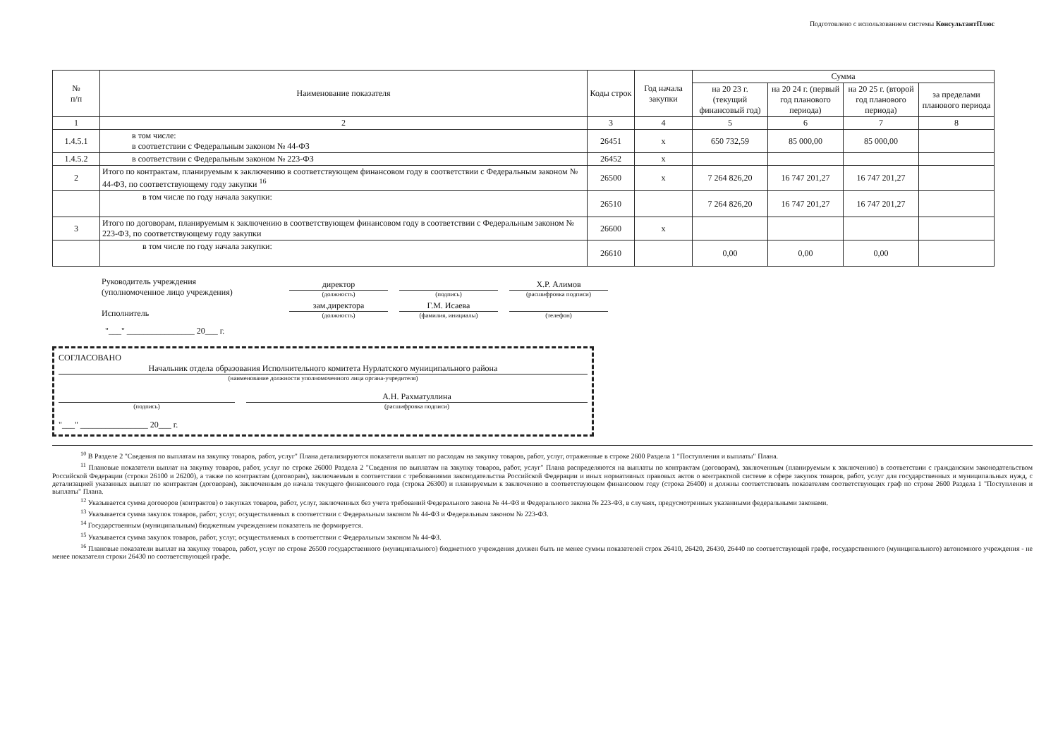Подготовлено с использованием системы КонсультантПлюс
| № п/п | Наименование показателя | Коды строк | Год начала закупки | Сумма | | | |
| --- | --- | --- | --- | --- | --- | --- | --- |
| | | | | на 20 23 г. (текущий финансовый год) | на 20 24 г. (первый год планового периода) | на 20 25 г. (второй год планового периода) | за пределами планового периода |
| 1 | 2 | 3 | 4 | 5 | 6 | 7 | 8 |
| 1.4.5.1 | в том числе: в соответствии с Федеральным законом № 44-ФЗ | 26451 | х | 650 732,59 | 85 000,00 | 85 000,00 | |
| 1.4.5.2 | в соответствии с Федеральным законом № 223-ФЗ | 26452 | х | | | | |
| 2 | Итого по контрактам, планируемым к заключению в соответствующем финансовом году в соответствии с Федеральным законом № 44-ФЗ, по соответствующему году закупки <sup>16</sup> | 26500 | х | 7 264 826,20 | 16 747 201,27 | 16 747 201,27 | |
| | в том числе по году начала закупки: | 26510 | | 7 264 826,20 | 16 747 201,27 | 16 747 201,27 | |
| 3 | Итого по договорам, планируемым к заключению в соответствующем финансовом году в соответствии с Федеральным законом № 223-ФЗ, по соответствующему году закупки | 26600 | х | | | | |
| | в том числе по году начала закупки: | 26610 | | 0,00 | 0,00 | 0,00 | |
Руководитель учреждения
(уполномоченное лицо учреждения)
директор
(должность)
(подпись)
Х.Р. Алимов
(расшифровка подписи)
Исполнитель
зам.директора
(должность)
Г.М. Исаева
(фамилия, инициалы)
(телефон)
"___" ________________ 20___ г.
СОГЛАСОВАНО
Начальник отдела образования Исполнительного комитета Нурлатского муниципального района
(наименование должности уполномоченного лица органа-учредителя)
(подпись)
А.Н. Рахматуллина
(расшифровка подписи)
"___" ________________ 20___ г.
<sup>10</sup> В Разделе 2 "Сведения по выплатам на закупку товаров, работ, услуг" Плана детализируются показатели выплат по расходам на закупку товаров, работ, услуг, отраженные в строке 2600 Раздела 1 "Поступления и выплаты" Плана.
<sup>11</sup> Плановые показатели выплат на закупку товаров, работ, услуг по строке 26000 Раздела 2 "Сведения по выплатам на закупку товаров, работ, услуг" Плана распределяются на выплаты по контрактам (договорам), заключенным (планируемым к заключению) в соответствии с гражданским законодательством Российской Федерации (строки 26100 и 26200), а также по контрактам (договорам), заключаемым в соответствии с требованиями законодательства Российской Федерации и иных нормативных правовых актов о контрактной системе в сфере закупок товаров, работ, услуг для государственных и муниципальных нужд, с детализацией указанных выплат по контрактам (договорам), заключенным до начала текущего финансового года (строка 26300) и планируемым к заключению в соответствующем финансовом году (строка 26400) и должны соответствовать показателям соответствующих граф по строке 2600 Раздела 1 "Поступления и выплаты" Плана.
<sup>12</sup> Указывается сумма договоров (контрактов) о закупках товаров, работ, услуг, заключенных без учета требований Федерального закона № 44-ФЗ и Федерального закона № 223-ФЗ, в случаях, предусмотренных указанными федеральными законами.
<sup>13</sup> Указывается сумма закупок товаров, работ, услуг, осуществляемых в соответствии с Федеральным законом № 44-ФЗ и Федеральным законом № 223-ФЗ.
<sup>14</sup> Государственным (муниципальным) бюджетным учреждением показатель не формируется.
<sup>15</sup> Указывается сумма закупок товаров, работ, услуг, осуществляемых в соответствии с Федеральным законом № 44-ФЗ.
<sup>16</sup> Плановые показатели выплат на закупку товаров, работ, услуг по строке 26500 государственного (муниципального) бюджетного учреждения должен быть не менее суммы показателей строк 26410, 26420, 26430, 26440 по соответствующей графе, государственного (муниципального) автономного учреждения - не менее показателя строки 26430 по соответствующей графе.